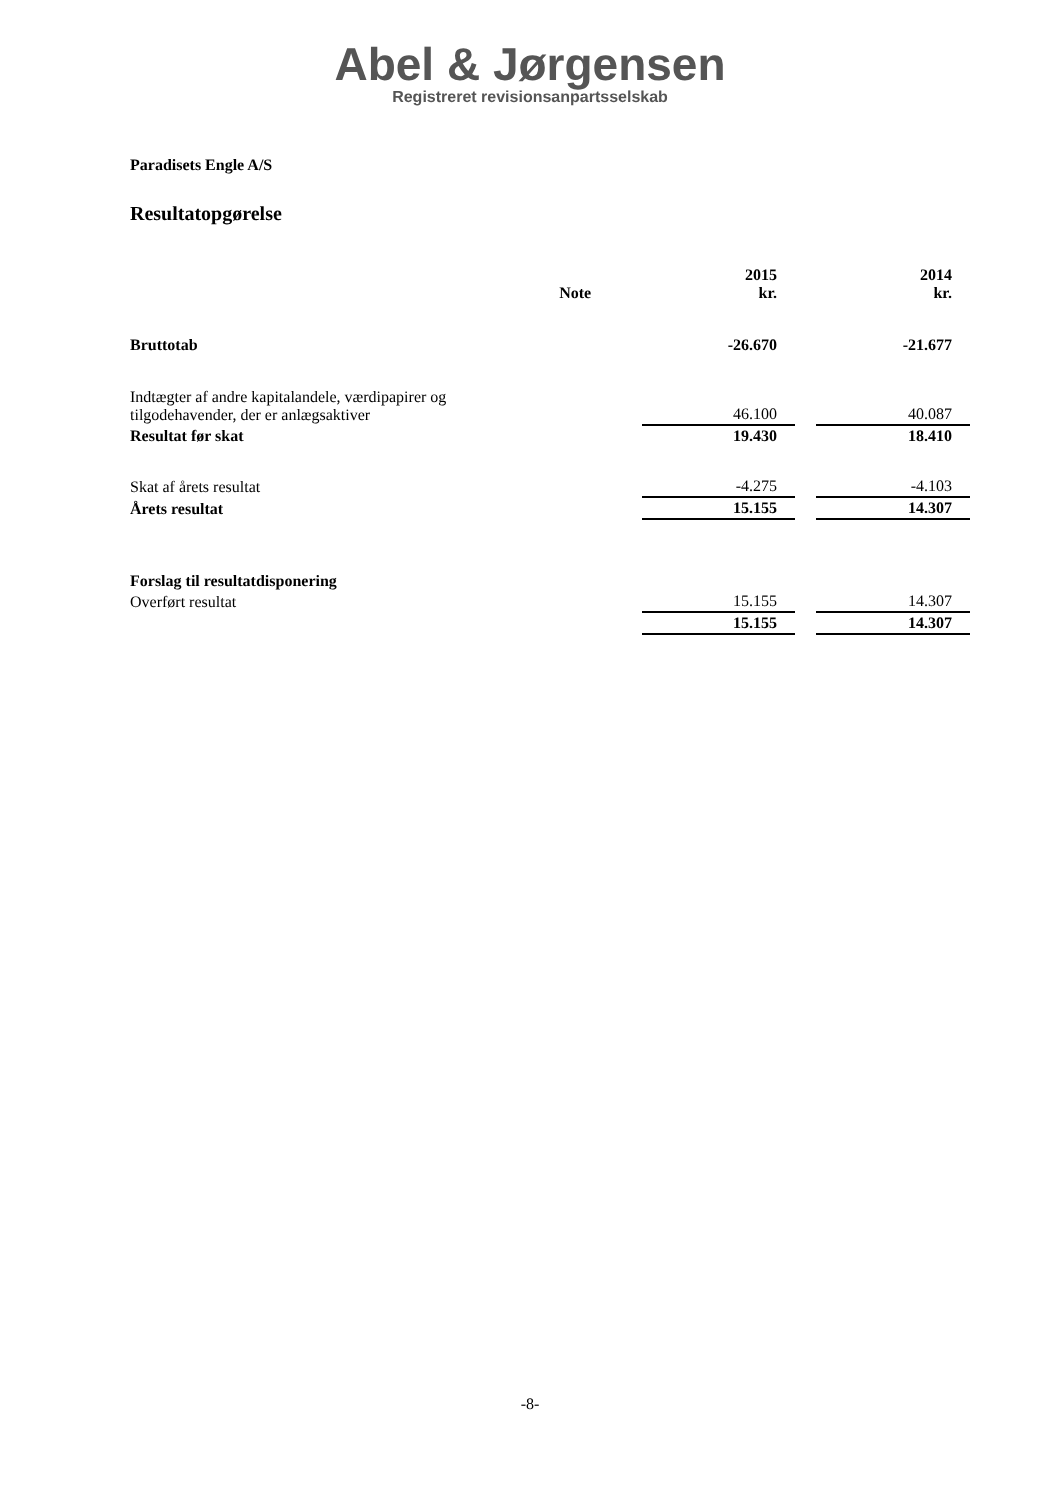Abel & Jørgensen
Registreret revisionsanpartsselskab
Paradisets Engle A/S
Resultatopgørelse
| | Note | 2015 kr. | | 2014 kr. |
| Bruttotab | | -26.670 | | -21.677 |
| Indtægter af andre kapitalandele, værdipapirer og tilgodehavender, der er anlægsaktiver | | 46.100 | | 40.087 |
| Resultat før skat | | 19.430 | | 18.410 |
| Skat af årets resultat | | -4.275 | | -4.103 |
| Årets resultat | | 15.155 | | 14.307 |
| Forslag til resultatdisponering | | | | |
| Overført resultat | | 15.155 | | 14.307 |
| | | 15.155 | | 14.307 |
-8-